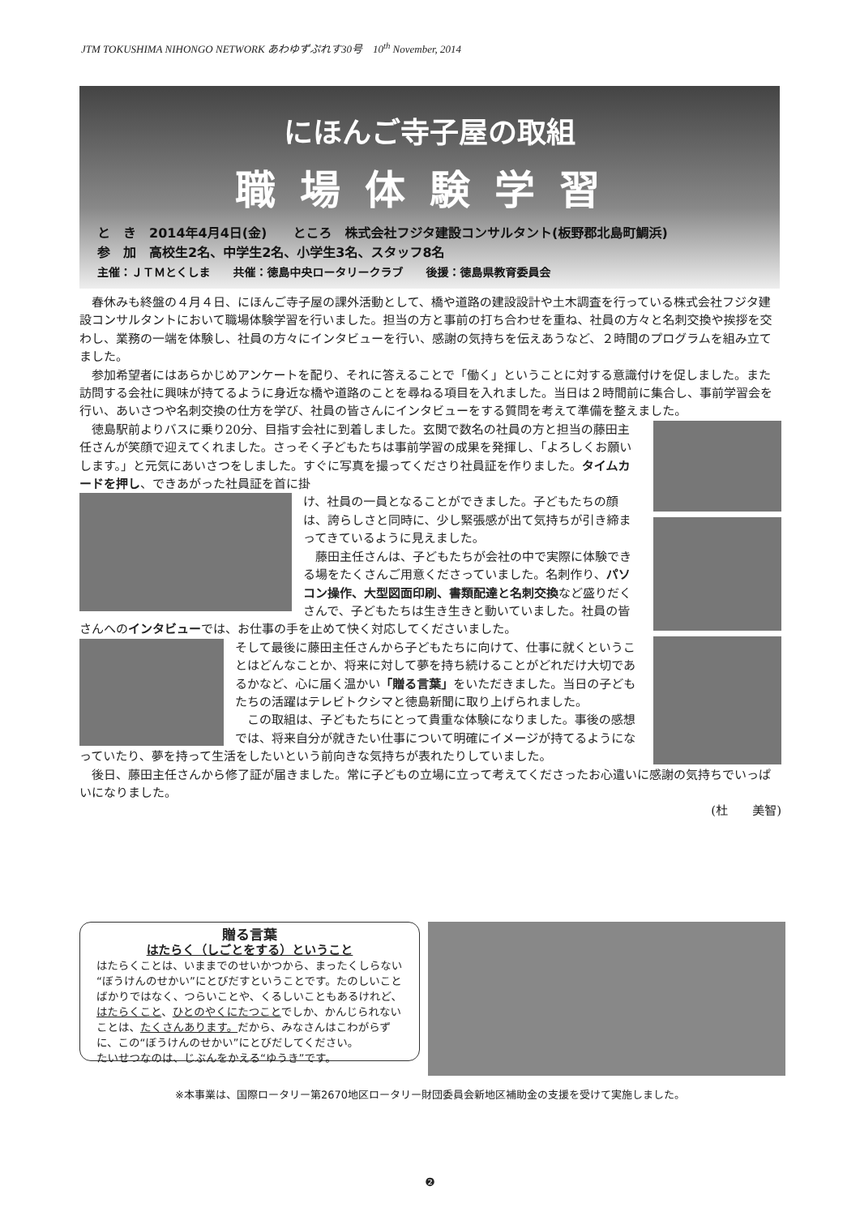JTM TOKUSHIMA NIHONGO NETWORK あわゆずぷれす30号　10<sup>th</sup> November, 2014
にほんご寺子屋の取組
職場体験学習
と　き　2014年4月4日(金)　　ところ　株式会社フジタ建設コンサルタント(板野郡北島町鯛浜)
参　加　高校生2名、中学生2名、小学生3名、スタッフ8名
主催：ＪＴＭとくしま　　共催：徳島中央ロータリークラブ　　後援：徳島県教育委員会
春休みも終盤の４月４日、にほんご寺子屋の課外活動として、橋や道路の建設設計や土木調査を行っている株式会社フジタ建設コンサルタントにおいて職場体験学習を行いました。担当の方と事前の打ち合わせを重ね、社員の方々と名刺交換や挨拶を交わし、業務の一端を体験し、社員の方々にインタビューを行い、感謝の気持ちを伝えあうなど、２時間のプログラムを組み立てました。
参加希望者にはあらかじめアンケートを配り、それに答えることで「働く」ということに対する意識付けを促しました。また訪問する会社に興味が持てるように身近な橋や道路のことを尋ねる項目を入れました。当日は２時間前に集合し、事前学習会を行い、あいさつや名刺交換の仕方を学び、社員の皆さんにインタビューをする質問を考えて準備を整えました。
徳島駅前よりバスに乗り20分、目指す会社に到着しました。玄関で数名の社員の方と担当の藤田主任さんが笑顔で迎えてくれました。さっそく子どもたちは事前学習の成果を発揮し、「よろしくお願いします。」と元気にあいさつをしました。すぐに写真を撮ってくださり社員証を作りました。タイムカードを押し、できあがった社員証を首に掛
け、社員の一員となることができました。子どもたちの顔は、誇らしさと同時に、少し緊張感が出て気持ちが引き締まってきているように見えました。
藤田主任さんは、子どもたちが会社の中で実際に体験できる場をたくさんご用意くださっていました。名刺作り、パソコン操作、大型図面印刷、書類配達と名刺交換など盛りだくさんで、子どもたちは生き生きと動いていました。社員の皆さんへのインタビューでは、お仕事の手を止めて快く対応してくださいました。
そして最後に藤田主任さんから子どもたちに向けて、仕事に就くということはどんなことか、将来に対して夢を持ち続けることがどれだけ大切であるかなど、心に届く温かい「贈る言葉」をいただきました。当日の子どもたちの活躍はテレビトクシマと徳島新聞に取り上げられました。
この取組は、子どもたちにとって貴重な体験になりました。事後の感想では、将来自分が就きたい仕事について明確にイメージが持てるようになっていたり、夢を持って生活をしたいという前向きな気持ちが表れたりしていました。
後日、藤田主任さんから修了証が届きました。常に子どもの立場に立って考えてくださったお心遣いに感謝の気持ちでいっぱいになりました。
(杜　　美智)
贈る言葉
はたらく（しごとをする）ということ
はたらくことは、いままでのせいかつから、まったくしらない“ぼうけんのせかい”にとびだすということです。たのしいことばかりではなく、つらいことや、くるしいこともあるけれど、はたらくこと、ひとのやくにたつことでしか、かんじられないことは、たくさんあります。だから、みなさんはこわがらずに、この“ぼうけんのせかい”にとびだしてください。
たいせつなのは、じぶんをかえる“ゆうき”です。
※本事業は、国際ロータリー第2670地区ロータリー財団委員会新地区補助金の支援を受けて実施しました。
❷